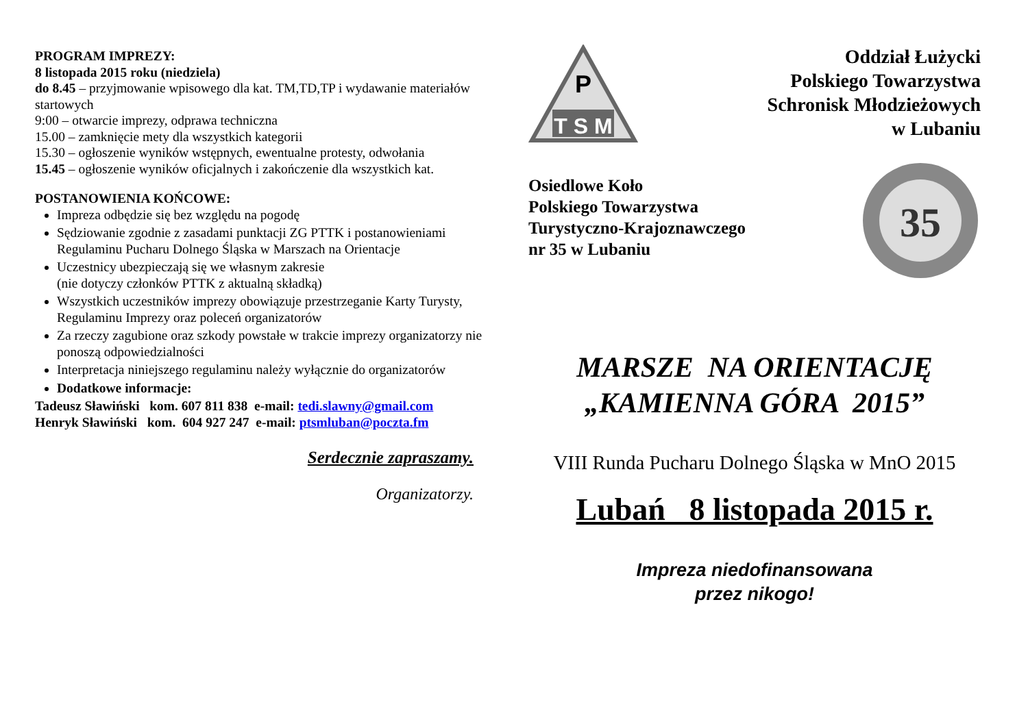PROGRAM IMPREZY:
8 listopada 2015 roku (niedziela)
do 8.45 – przyjmowanie wpisowego dla kat. TM,TD,TP i wydawanie materiałów startowych
9:00 – otwarcie imprezy, odprawa techniczna
15.00 – zamknięcie mety dla wszystkich kategorii
15.30 – ogłoszenie wyników wstępnych, ewentualne protesty, odwołania
15.45 – ogłoszenie wyników oficjalnych i zakończenie dla wszystkich kat.
POSTANOWIENIA KOŃCOWE:
Impreza odbędzie się bez względu na pogodę
Sędziowanie zgodnie z zasadami punktacji ZG PTTK i postanowieniami Regulaminu Pucharu Dolnego Śląska w Marszach na Orientacje
Uczestnicy ubezpieczają się we własnym zakresie
(nie dotyczy członków PTTK z aktualną składką)
Wszystkich uczestników imprezy obowiązuje przestrzeganie Karty Turysty, Regulaminu Imprezy oraz poleceń organizatorów
Za rzeczy zagubione oraz szkody powstałe w trakcie imprezy organizatorzy nie ponoszą odpowiedzialności
Interpretacja niniejszego regulaminu należy wyłącznie do organizatorów
Dodatkowe informacje:
Tadeusz Sławiński kom. 607 811 838 e-mail: tedi.slawny@gmail.com
Henryk Sławiński kom. 604 927 247 e-mail: ptsmluban@poczta.fm
Serdecznie zapraszamy.
Organizatorzy.
P
T S M
Oddział Łużycki
Polskiego Towarzystwa
Schronisk Młodzieżowych
w Lubaniu
Osiedlowe Koło
Polskiego Towarzystwa
Turystyczno-Krajoznawczego
nr 35 w Lubaniu
35
MARSZE NA ORIENTACJĘ
„KAMIENNA GÓRA 2015”
VIII Runda Pucharu Dolnego Śląska w MnO 2015
Lubań 8 listopada 2015 r.
Impreza niedofinansowana
przez nikogo!